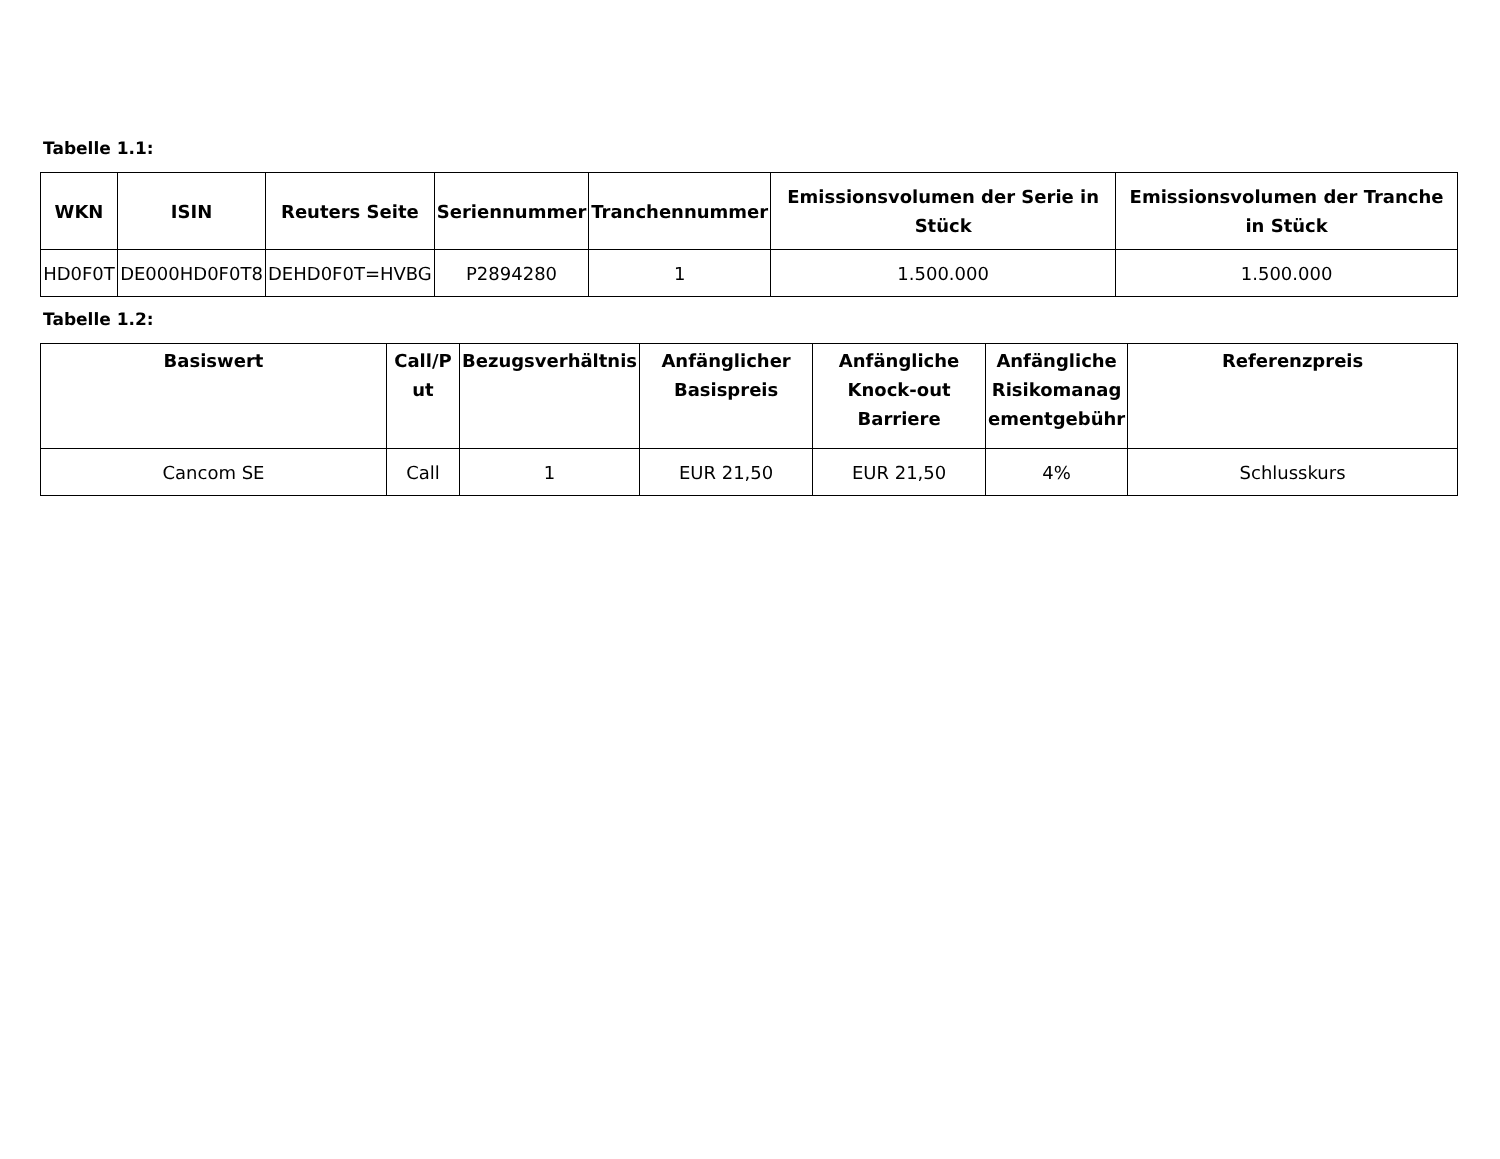Tabelle 1.1:
| WKN | ISIN | Reuters Seite | Seriennummer | Tranchennummer | Emissionsvolumen der Serie in Stück | Emissionsvolumen der Tranche in Stück |
| --- | --- | --- | --- | --- | --- | --- |
| HD0F0T | DE000HD0F0T8 | DEHD0F0T=HVBG | P2894280 | 1 | 1.500.000 | 1.500.000 |
Tabelle 1.2:
| Basiswert | Call/P ut | Bezugsverhältnis | Anfänglicher Basispreis | Anfängliche Knock-out Barriere | Anfängliche Risikomanag ementgebühr | Referenzpreis |
| --- | --- | --- | --- | --- | --- | --- |
| Cancom SE | Call | 1 | EUR 21,50 | EUR 21,50 | 4% | Schlusskurs |